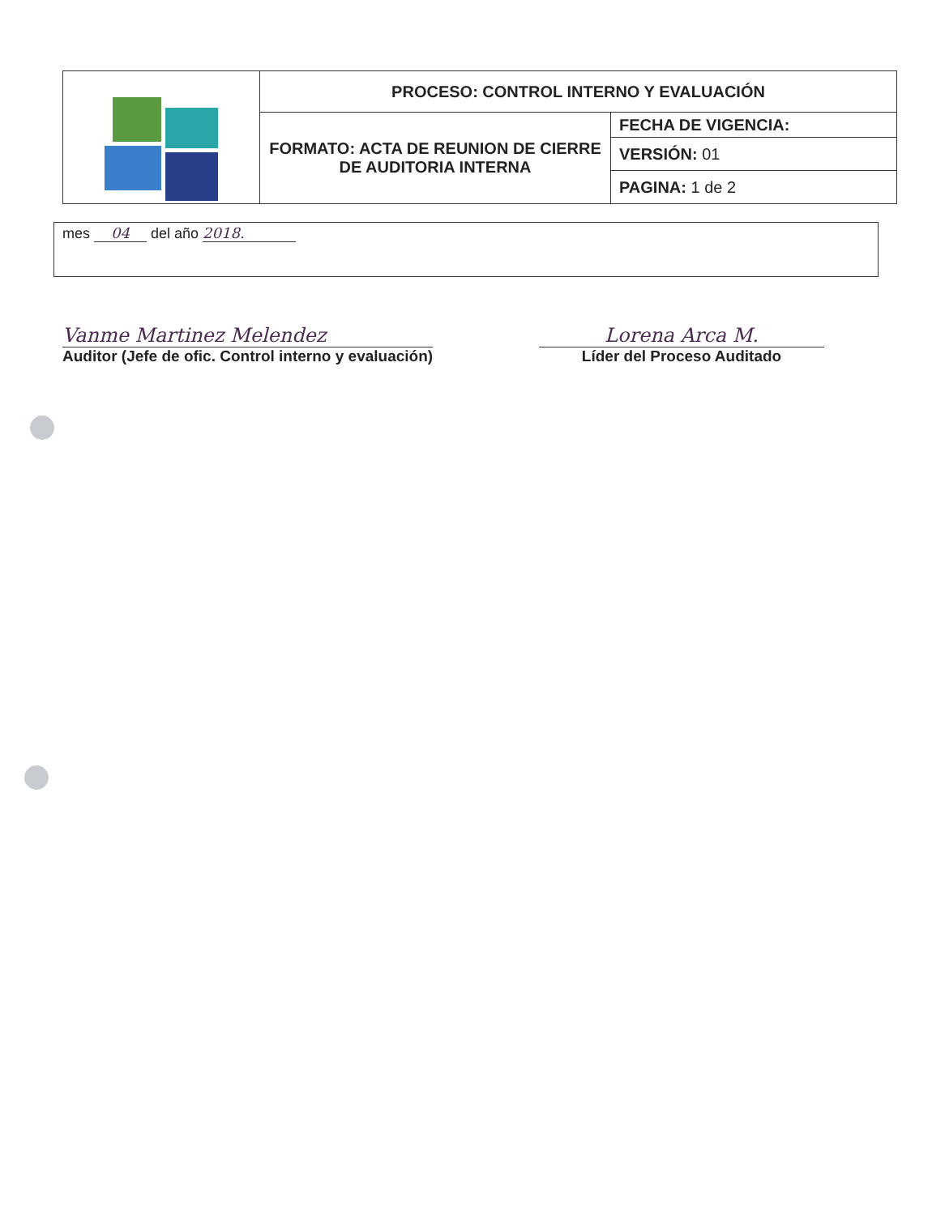| | PROCESO: CONTROL INTERNO Y EVALUACIÓN | |
| | FORMATO: ACTA DE REUNION DE CIERRE DE AUDITORIA INTERNA | FECHA DE VIGENCIA: |
| | | VERSIÓN: 01 |
| | | PAGINA: 1 de 2 |
mes 04 del año 2018.
Vanme Martinez Melendez
Auditor (Jefe de ofic. Control interno y evaluación)
Lorena Arca M.
Líder del Proceso Auditado